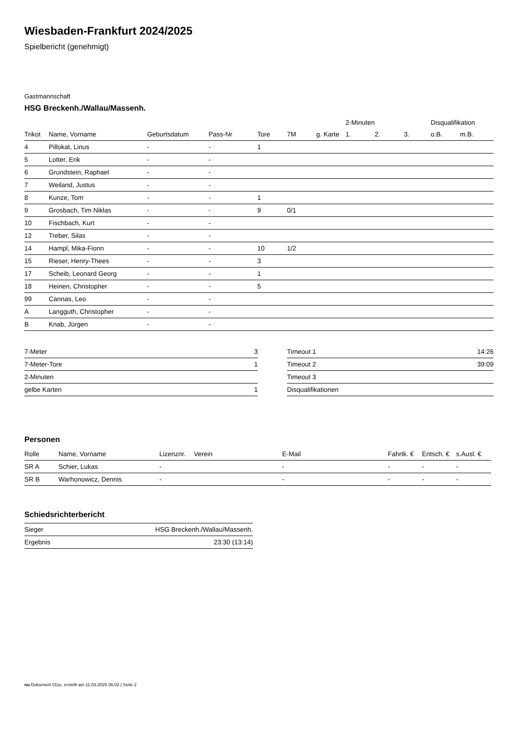Wiesbaden-Frankfurt 2024/2025
Spielbericht (genehmigt)
Gastmannschaft
HSG Breckenh./Wallau/Massenh.
| | | | | | | | 2-Minuten | | | Disqualifikation | |
| --- | --- | --- | --- | --- | --- | --- | --- | --- | --- | --- | --- |
| Trikot | Name, Vorname | Geburtsdatum | Pass-Nr | Tore | 7M | g. Karte | 1. | 2. | 3. | o.B. | m.B. |
| 4 | Pillokat, Linus | - | - | 1 | | | | | | | |
| 5 | Lotter, Erik | - | - | | | | | | | | |
| 6 | Grundstein, Raphael | - | - | | | | | | | | |
| 7 | Weiland, Justus | - | - | | | | | | | | |
| 8 | Kunze, Tom | - | - | 1 | | | | | | | |
| 9 | Grosbach, Tim Niklas | - | - | 9 | 0/1 | | | | | | |
| 10 | Fischbach, Kurt | - | - | | | | | | | | |
| 12 | Treber, Silas | - | - | | | | | | | | |
| 14 | Hampl, Mika-Fionn | - | - | 10 | 1/2 | | | | | | |
| 15 | Rieser, Henry-Thees | - | - | 3 | | | | | | | |
| 17 | Scheib, Leonard Georg | - | - | 1 | | | | | | | |
| 18 | Heinen, Christopher | - | - | 5 | | | | | | | |
| 99 | Cannas, Leo | - | - | | | | | | | | |
| A | Langguth, Christopher | - | - | | | | | | | | |
| B | Knab, Jürgen | - | - | | | | | | | | |
| 7-Meter | 3 |
| 7-Meter-Tore | 1 |
| 2-Minuten | |
| gelbe Karten | 1 |
| Timeout 1 | 14:26 |
| Timeout 2 | 39:09 |
| Timeout 3 | |
| Disqualifikationen | |
Personen
| Rolle | Name, Vorname | Lizenznr. | Verein | E-Mail | Fahrtk. € | Entsch. € | s.Ausl. € |
| --- | --- | --- | --- | --- | --- | --- | --- |
| SR A | Schier, Lukas | - | | - | - | - | - |
| SR B | Warhonowicz, Dennis | - | | - | - | - | - |
Schiedsrichterbericht
| Sieger | HSG Breckenh./Wallau/Massenh. |
| Ergebnis | 23:30 (13:14) |
nu.Dokument 011e, erstellt am 11.03.2025 06:02 | Seite 2